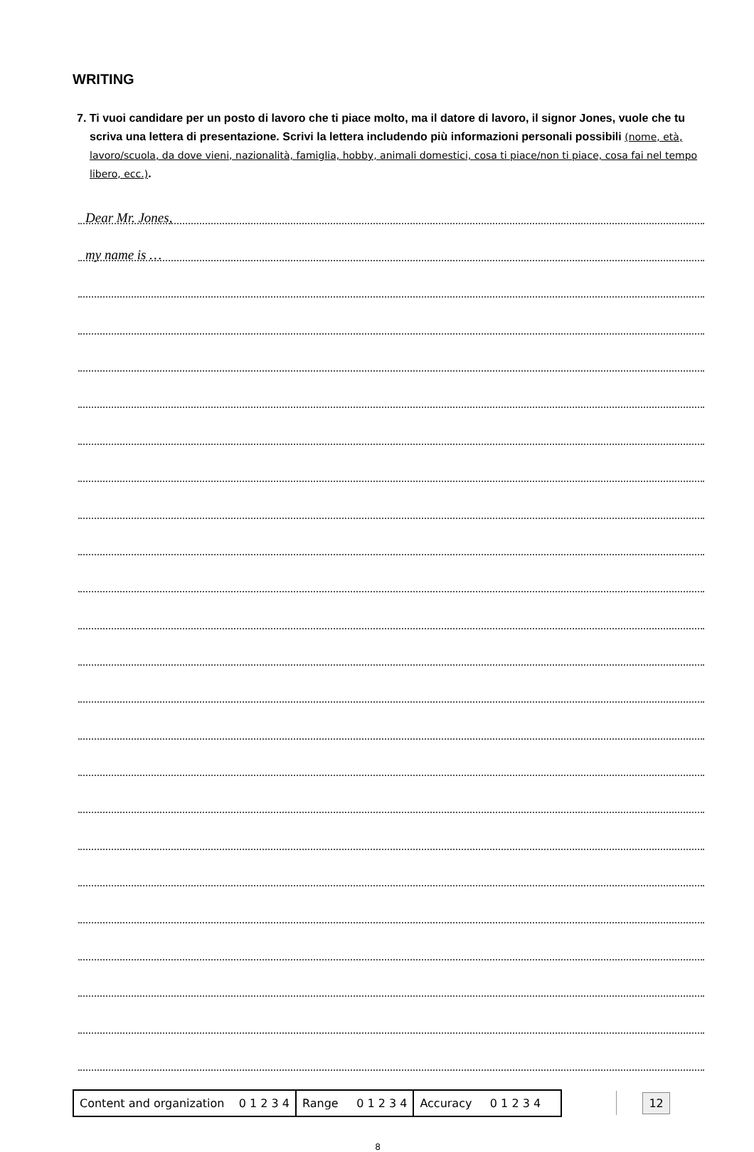WRITING
7. Ti vuoi candidare per un posto di lavoro che ti piace molto, ma il datore di lavoro, il signor Jones, vuole che tu scriva una lettera di presentazione. Scrivi la lettera includendo più informazioni personali possibili (nome, età, lavoro/scuola, da dove vieni, nazionalità, famiglia, hobby, animali domestici, cosa ti piace/non ti piace, cosa fai nel tempo libero, ecc.).
Dear Mr. Jones,
my name is …
| Content and organization 0 1 2 3 4 | Range 0 1 2 3 4 | Accuracy 0 1 2 3 4 |
12
8